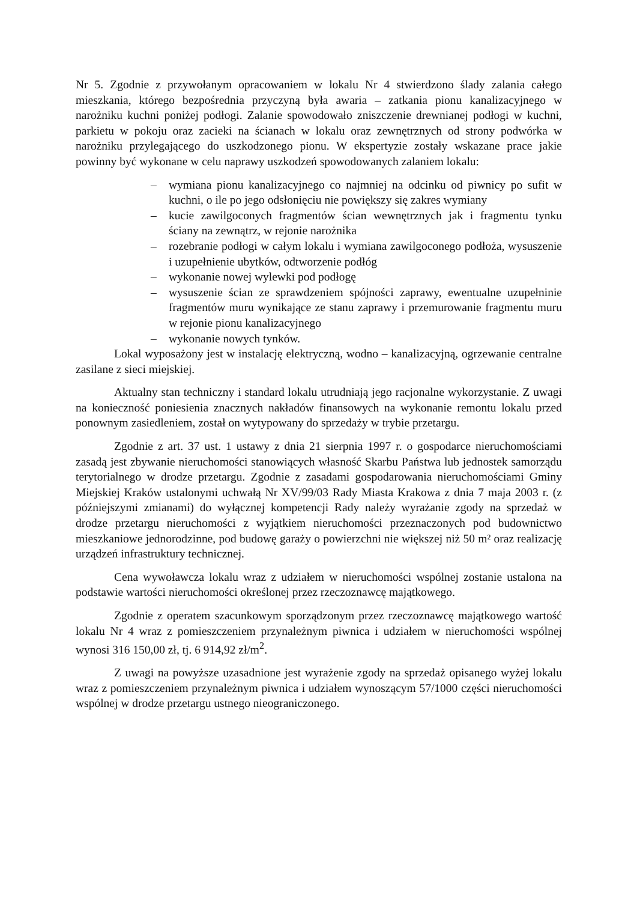Nr 5. Zgodnie z przywołanym opracowaniem w lokalu Nr 4 stwierdzono ślady zalania całego mieszkania, którego bezpośrednia przyczyną była awaria – zatkania pionu kanalizacyjnego w narożniku kuchni poniżej podłogi. Zalanie spowodowało zniszczenie drewnianej podłogi w kuchni, parkietu w pokoju oraz zacieki na ścianach w lokalu oraz zewnętrznych od strony podwórka w narożniku przylegającego do uszkodzonego pionu. W ekspertyzie zostały wskazane prace jakie powinny być wykonane w celu naprawy uszkodzeń spowodowanych zalaniem lokalu:
– wymiana pionu kanalizacyjnego co najmniej na odcinku od piwnicy po sufit w kuchni, o ile po jego odsłonięciu nie powiększy się zakres wymiany
– kucie zawilgoconych fragmentów ścian wewnętrznych jak i fragmentu tynku ściany na zewnątrz, w rejonie narożnika
– rozebranie podłogi w całym lokalu i wymiana zawilgoconego podłoża, wysuszenie i uzupełnienie ubytków, odtworzenie podłóg
– wykonanie nowej wylewki pod podłogę
– wysuszenie ścian ze sprawdzeniem spójności zaprawy, ewentualne uzupełninie fragmentów muru wynikające ze stanu zaprawy i przemurowanie fragmentu muru w rejonie pionu kanalizacyjnego
– wykonanie nowych tynków.
Lokal wyposażony jest w instalację elektryczną, wodno – kanalizacyjną, ogrzewanie centralne zasilane z sieci miejskiej.
Aktualny stan techniczny i standard lokalu utrudniają jego racjonalne wykorzystanie. Z uwagi na konieczność poniesienia znacznych nakładów finansowych na wykonanie remontu lokalu przed ponownym zasiedleniem, został on wytypowany do sprzedaży w trybie przetargu.
Zgodnie z art. 37 ust. 1 ustawy z dnia 21 sierpnia 1997 r. o gospodarce nieruchomościami zasadą jest zbywanie nieruchomości stanowiących własność Skarbu Państwa lub jednostek samorządu terytorialnego w drodze przetargu. Zgodnie z zasadami gospodarowania nieruchomościami Gminy Miejskiej Kraków ustalonymi uchwałą Nr XV/99/03 Rady Miasta Krakowa z dnia 7 maja 2003 r. (z późniejszymi zmianami) do wyłącznej kompetencji Rady należy wyrażanie zgody na sprzedaż w drodze przetargu nieruchomości z wyjątkiem nieruchomości przeznaczonych pod budownictwo mieszkaniowe jednorodzinne, pod budowę garaży o powierzchni nie większej niż 50 m² oraz realizację urządzeń infrastruktury technicznej.
Cena wywoławcza lokalu wraz z udziałem w nieruchomości wspólnej zostanie ustalona na podstawie wartości nieruchomości określonej przez rzeczoznawcę majątkowego.
Zgodnie z operatem szacunkowym sporządzonym przez rzeczoznawcę majątkowego wartość lokalu Nr 4 wraz z pomieszczeniem przynależnym piwnica i udziałem w nieruchomości wspólnej wynosi 316 150,00 zł, tj. 6 914,92 zł/m<sup>2</sup>.
Z uwagi na powyższe uzasadnione jest wyrażenie zgody na sprzedaż opisanego wyżej lokalu wraz z pomieszczeniem przynależnym piwnica i udziałem wynoszącym 57/1000 części nieruchomości wspólnej w drodze przetargu ustnego nieograniczonego.